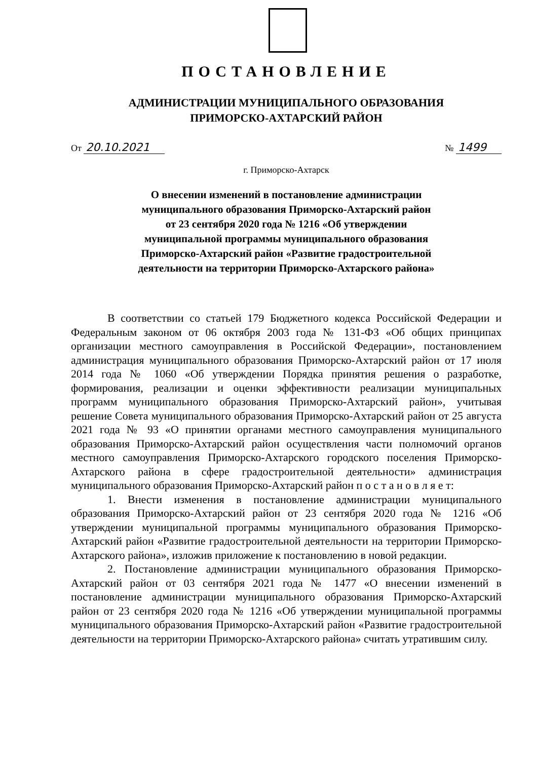ПОСТАНОВЛЕНИЕ
АДМИНИСТРАЦИИ МУНИЦИПАЛЬНОГО ОБРАЗОВАНИЯ
ПРИМОРСКО-АХТАРСКИЙ РАЙОН
От 20.10.2021 № 1499
г. Приморско-Ахтарск
О внесении изменений в постановление администрации
муниципального образования Приморско-Ахтарский район
от 23 сентября 2020 года № 1216 «Об утверждении
муниципальной программы муниципального образования
Приморско-Ахтарский район «Развитие градостроительной
деятельности на территории Приморско-Ахтарского района»
В соответствии со статьей 179 Бюджетного кодекса Российской Федерации и Федеральным законом от 06 октября 2003 года № 131-ФЗ «Об общих принципах организации местного самоуправления в Российской Федерации», постановлением администрация муниципального образования Приморско-Ахтарский район от 17 июля 2014 года № 1060 «Об утверждении Порядка принятия решения о разработке, формирования, реализации и оценки эффективности реализации муниципальных программ муниципального образования Приморско-Ахтарский район», учитывая решение Совета муниципального образования Приморско-Ахтарский район от 25 августа 2021 года № 93 «О принятии органами местного самоуправления муниципального образования Приморско-Ахтарский район осуществления части полномочий органов местного самоуправления Приморско-Ахтарского городского поселения Приморско-Ахтарского района в сфере градостроительной деятельности» администрация муниципального образования Приморско-Ахтарский район п о с т а н о в л я е т:
1. Внести изменения в постановление администрации муниципального образования Приморско-Ахтарский район от 23 сентября 2020 года № 1216 «Об утверждении муниципальной программы муниципального образования Приморско-Ахтарский район «Развитие градостроительной деятельности на территории Приморско-Ахтарского района», изложив приложение к постановлению в новой редакции.
2. Постановление администрации муниципального образования Приморско-Ахтарский район от 03 сентября 2021 года № 1477 «О внесении изменений в постановление администрации муниципального образования Приморско-Ахтарский район от 23 сентября 2020 года № 1216 «Об утверждении муниципальной программы муниципального образования Приморско-Ахтарский район «Развитие градостроительной деятельности на территории Приморско-Ахтарского района» считать утратившим силу.